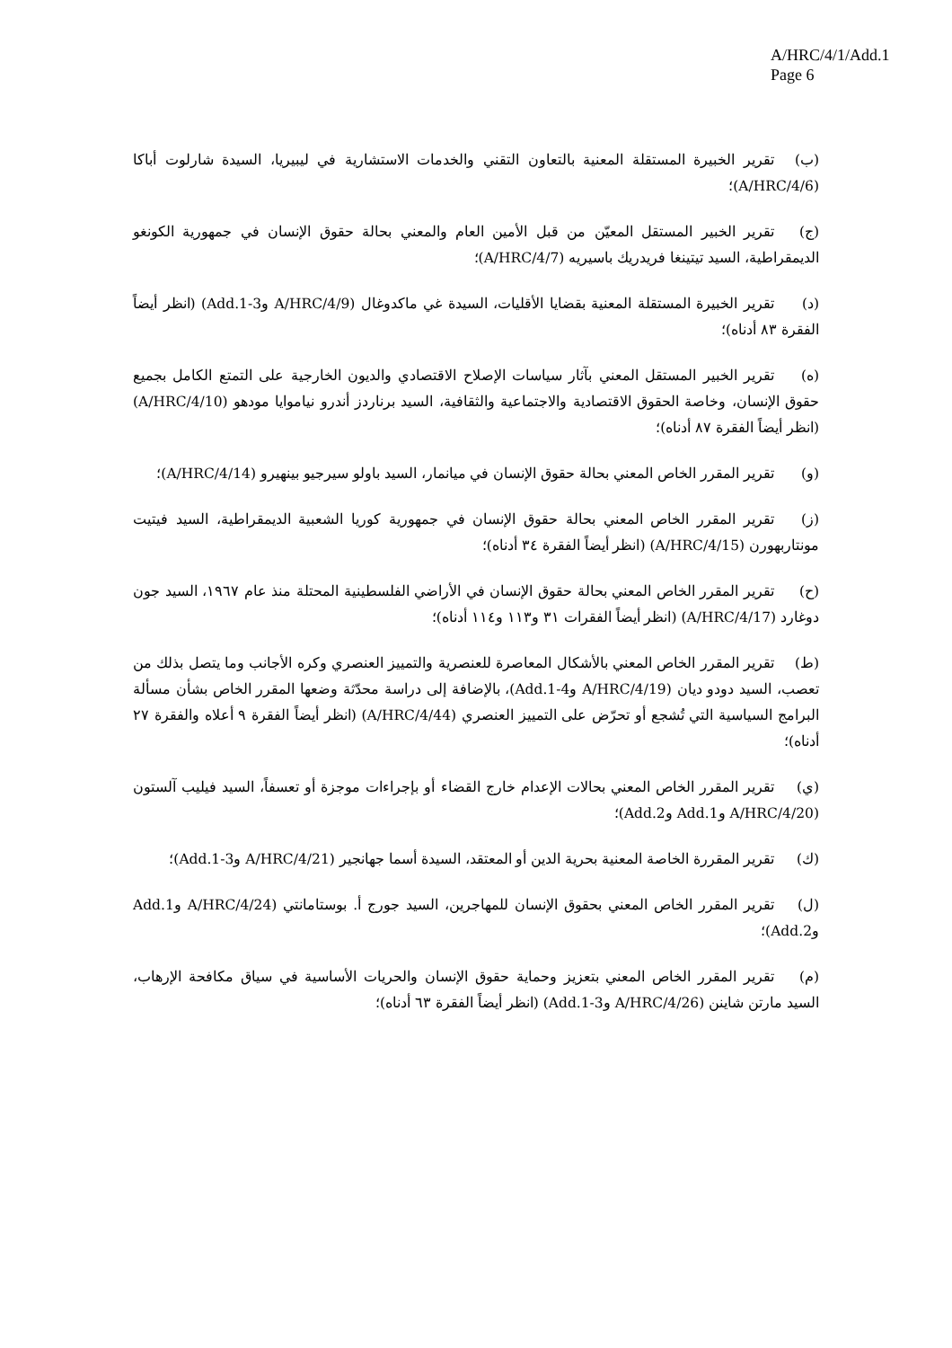A/HRC/4/1/Add.1
Page 6
(ب) تقرير الخبيرة المستقلة المعنية بالتعاون التقني والخدمات الاستشارية في ليبيريا، السيدة شارلوت أباكا (A/HRC/4/6)؛
(ج) تقرير الخبير المستقل المعيّن من قبل الأمين العام والمعني بحالة حقوق الإنسان في جمهورية الكونغو الديمقراطية، السيد تيتينغا فريدريك باسيريه (A/HRC/4/7)؛
(د) تقرير الخبيرة المستقلة المعنية بقضايا الأقليات، السيدة غي ماكدوغال (A/HRC/4/9 وAdd.1-3) (انظر أيضاً الفقرة ٨٣ أدناه)؛
(ه) تقرير الخبير المستقل المعني بآثار سياسات الإصلاح الاقتصادي والديون الخارجية على التمتع الكامل بجميع حقوق الإنسان، وخاصة الحقوق الاقتصادية والاجتماعية والثقافية، السيد برناردز أندرو نياموايا مودهو (A/HRC/4/10) (انظر أيضاً الفقرة ٨٧ أدناه)؛
(و) تقرير المقرر الخاص المعني بحالة حقوق الإنسان في ميانمار، السيد باولو سيرجيو بينهيرو (A/HRC/4/14)؛
(ز) تقرير المقرر الخاص المعني بحالة حقوق الإنسان في جمهورية كوريا الشعبية الديمقراطية، السيد فيتيت مونتاربهورن (A/HRC/4/15) (انظر أيضاً الفقرة ٣٤ أدناه)؛
(ح) تقرير المقرر الخاص المعني بحالة حقوق الإنسان في الأراضي الفلسطينية المحتلة منذ عام ١٩٦٧، السيد جون دوغارد (A/HRC/4/17) (انظر أيضاً الفقرات ٣١ و١١٣ و١١٤ أدناه)؛
(ط) تقرير المقرر الخاص المعني بالأشكال المعاصرة للعنصرية والتمييز العنصري وكره الأجانب وما يتصل بذلك من تعصب، السيد دودو ديان (A/HRC/4/19 وAdd.1-4)، بالإضافة إلى دراسة محدّثة وضعها المقرر الخاص بشأن مسألة البرامج السياسية التي تُشجع أو تحرّض على التمييز العنصري (A/HRC/4/44) (انظر أيضاً الفقرة ٩ أعلاه والفقرة ٢٧ أدناه)؛
(ي) تقرير المقرر الخاص المعني بحالات الإعدام خارج القضاء أو بإجراءات موجزة أو تعسفاً، السيد فيليب آلستون (A/HRC/4/20 وAdd.1 وAdd.2)؛
(ك) تقرير المقررة الخاصة المعنية بحرية الدين أو المعتقد، السيدة أسما جهانجير (A/HRC/4/21 وAdd.1-3)؛
(ل) تقرير المقرر الخاص المعني بحقوق الإنسان للمهاجرين، السيد جورج أ. بوستامانتي (A/HRC/4/24 وAdd.1 وAdd.2)؛
(م) تقرير المقرر الخاص المعني بتعزيز وحماية حقوق الإنسان والحريات الأساسية في سياق مكافحة الإرهاب، السيد مارتن شاينن (A/HRC/4/26 وAdd.1-3) (انظر أيضاً الفقرة ٦٣ أدناه)؛